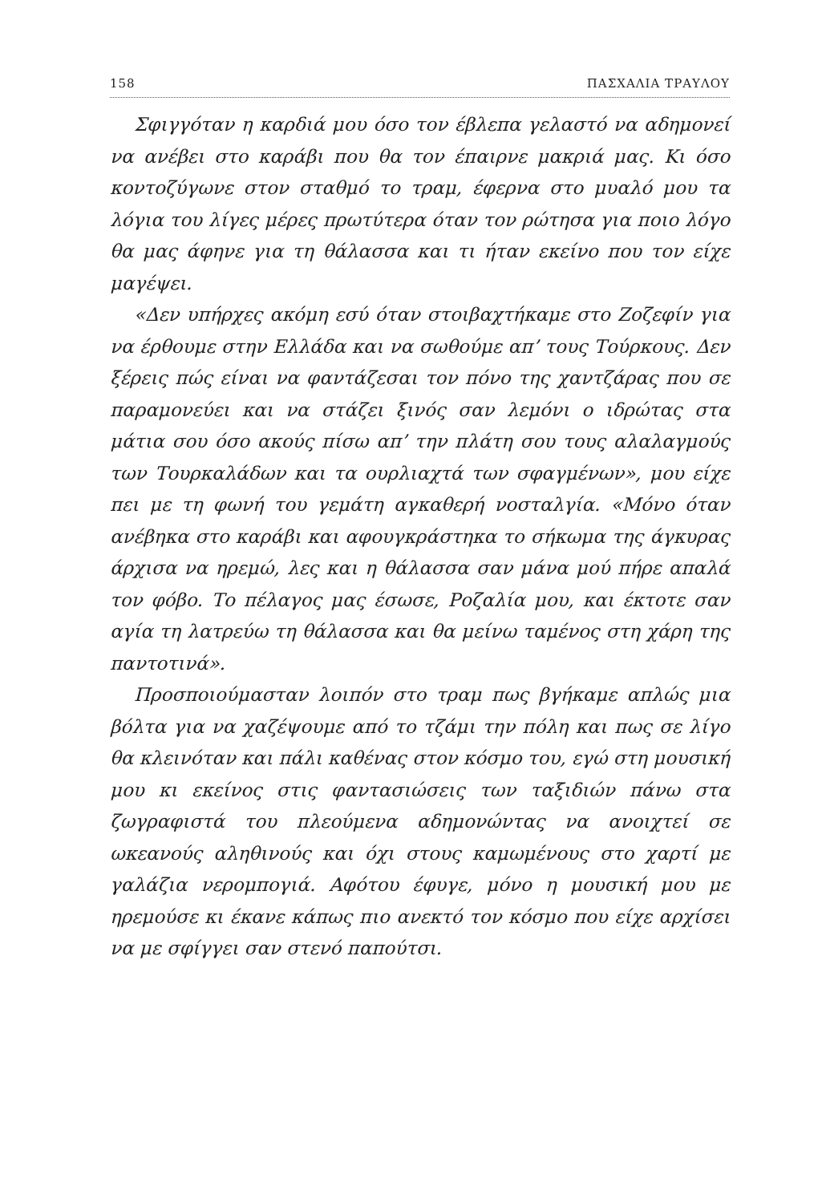158 ΠΑΣΧΑΛΙΑ ΤΡΑΥΛΟΥ
Σφιγγόταν η καρδιά μου όσο τον έβλεπα γελαστό να αδημονεί να ανέβει στο καράβι που θα τον έπαιρνε μακριά μας. Κι όσο κοντοζύγωνε στον σταθμό το τραμ, έφερνα στο μυαλό μου τα λόγια του λίγες μέρες πρωτύτερα όταν τον ρώτησα για ποιο λόγο θα μας άφηνε για τη θάλασσα και τι ήταν εκείνο που τον είχε μαγέψει.
«Δεν υπήρχες ακόμη εσύ όταν στοιβαχτήκαμε στο Ζοζεφίν για να έρθουμε στην Ελλάδα και να σωθούμε απ’ τους Τούρκους. Δεν ξέρεις πώς είναι να φαντάζεσαι τον πόνο της χαντζάρας που σε παραμονεύει και να στάζει ξινός σαν λεμόνι ο ιδρώτας στα μάτια σου όσο ακούς πίσω απ’ την πλάτη σου τους αλαλαγμούς των Τουρκαλάδων και τα ουρλιαχτά των σφαγμένων», μου είχε πει με τη φωνή του γεμάτη αγκαθερή νοσταλγία. «Μόνο όταν ανέβηκα στο καράβι και αφουγκράστηκα το σήκωμα της άγκυρας άρχισα να ηρεμώ, λες και η θάλασσα σαν μάνα μού πήρε απαλά τον φόβο. Το πέλαγος μας έσωσε, Ροζαλία μου, και έκτοτε σαν αγία τη λατρεύω τη θάλασσα και θα μείνω ταμένος στη χάρη της παντοτινά».
Προσποιούμασταν λοιπόν στο τραμ πως βγήκαμε απλώς μια βόλτα για να χαζέψουμε από το τζάμι την πόλη και πως σε λίγο θα κλεινόταν και πάλι καθένας στον κόσμο του, εγώ στη μουσική μου κι εκείνος στις φαντασιώσεις των ταξιδιών πάνω στα ζωγραφιστά του πλεούμενα αδημονώντας να ανοιχτεί σε ωκεανούς αληθινούς και όχι στους καμωμένους στο χαρτί με γαλάζια νερομπογιά. Αφότου έφυγε, μόνο η μουσική μου με ηρεμούσε κι έκανε κάπως πιο ανεκτό τον κόσμο που είχε αρχίσει να με σφίγγει σαν στενό παπούτσι.